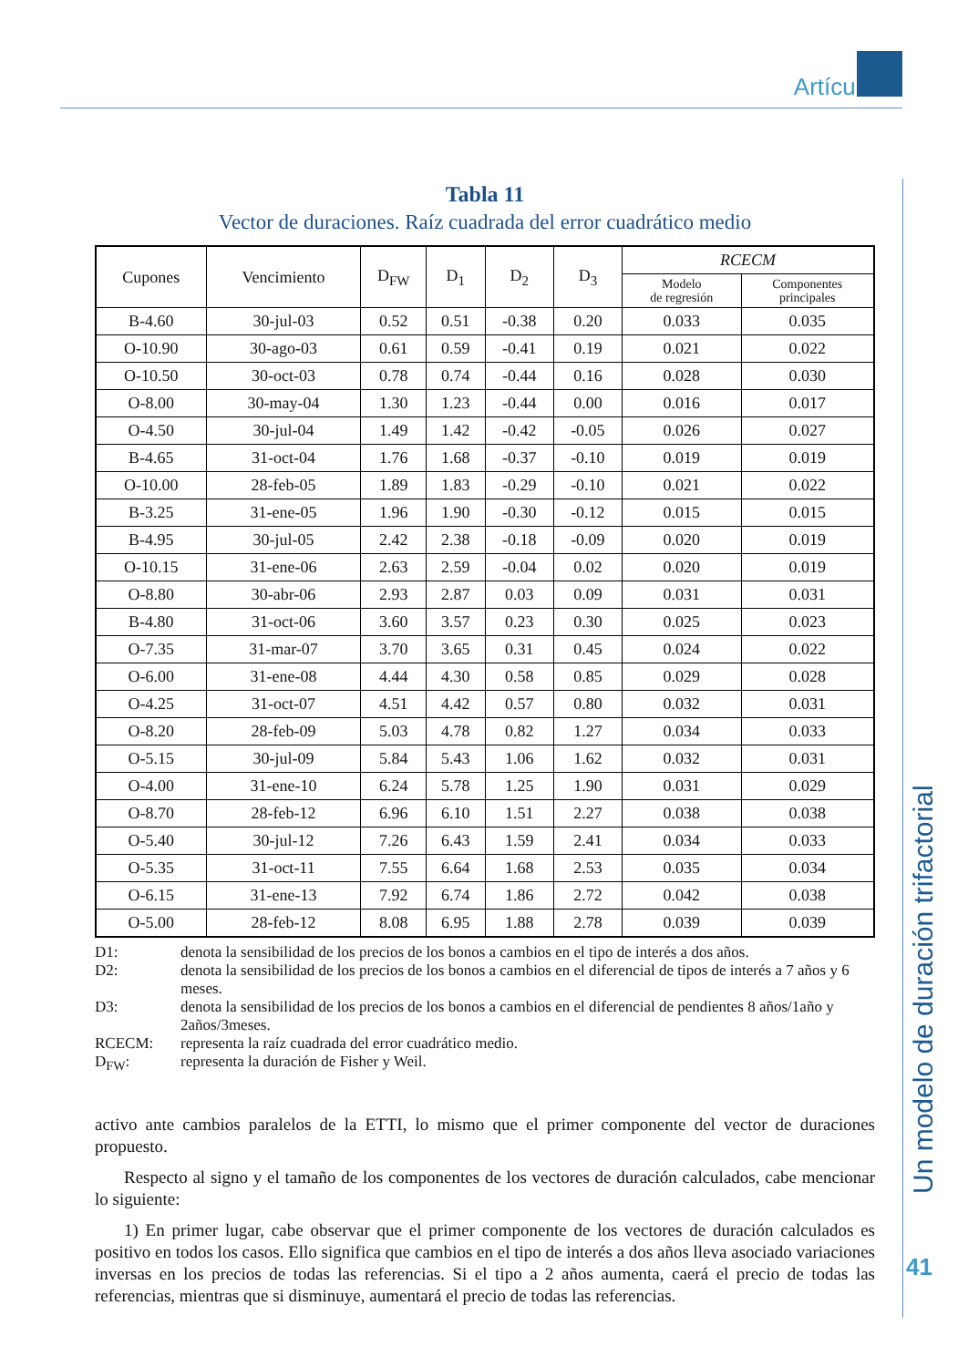Artículos
Un modelo de duración trifactorial
41
Tabla 11
Vector de duraciones. Raíz cuadrada del error cuadrático medio
| Cupones | Vencimiento | D<sub>FW</sub> | D<sub>1</sub> | D<sub>2</sub> | D<sub>3</sub> | RCECM | |
| --- | --- | --- | --- | --- | --- | --- | --- |
| | | | | | | Modelo de regresión | Componentes principales |
| B-4.60 | 30-jul-03 | 0.52 | 0.51 | -0.38 | 0.20 | 0.033 | 0.035 |
| O-10.90 | 30-ago-03 | 0.61 | 0.59 | -0.41 | 0.19 | 0.021 | 0.022 |
| O-10.50 | 30-oct-03 | 0.78 | 0.74 | -0.44 | 0.16 | 0.028 | 0.030 |
| O-8.00 | 30-may-04 | 1.30 | 1.23 | -0.44 | 0.00 | 0.016 | 0.017 |
| O-4.50 | 30-jul-04 | 1.49 | 1.42 | -0.42 | -0.05 | 0.026 | 0.027 |
| B-4.65 | 31-oct-04 | 1.76 | 1.68 | -0.37 | -0.10 | 0.019 | 0.019 |
| O-10.00 | 28-feb-05 | 1.89 | 1.83 | -0.29 | -0.10 | 0.021 | 0.022 |
| B-3.25 | 31-ene-05 | 1.96 | 1.90 | -0.30 | -0.12 | 0.015 | 0.015 |
| B-4.95 | 30-jul-05 | 2.42 | 2.38 | -0.18 | -0.09 | 0.020 | 0.019 |
| O-10.15 | 31-ene-06 | 2.63 | 2.59 | -0.04 | 0.02 | 0.020 | 0.019 |
| O-8.80 | 30-abr-06 | 2.93 | 2.87 | 0.03 | 0.09 | 0.031 | 0.031 |
| B-4.80 | 31-oct-06 | 3.60 | 3.57 | 0.23 | 0.30 | 0.025 | 0.023 |
| O-7.35 | 31-mar-07 | 3.70 | 3.65 | 0.31 | 0.45 | 0.024 | 0.022 |
| O-6.00 | 31-ene-08 | 4.44 | 4.30 | 0.58 | 0.85 | 0.029 | 0.028 |
| O-4.25 | 31-oct-07 | 4.51 | 4.42 | 0.57 | 0.80 | 0.032 | 0.031 |
| O-8.20 | 28-feb-09 | 5.03 | 4.78 | 0.82 | 1.27 | 0.034 | 0.033 |
| O-5.15 | 30-jul-09 | 5.84 | 5.43 | 1.06 | 1.62 | 0.032 | 0.031 |
| O-4.00 | 31-ene-10 | 6.24 | 5.78 | 1.25 | 1.90 | 0.031 | 0.029 |
| O-8.70 | 28-feb-12 | 6.96 | 6.10 | 1.51 | 2.27 | 0.038 | 0.038 |
| O-5.40 | 30-jul-12 | 7.26 | 6.43 | 1.59 | 2.41 | 0.034 | 0.033 |
| O-5.35 | 31-oct-11 | 7.55 | 6.64 | 1.68 | 2.53 | 0.035 | 0.034 |
| O-6.15 | 31-ene-13 | 7.92 | 6.74 | 1.86 | 2.72 | 0.042 | 0.038 |
| O-5.00 | 28-feb-12 | 8.08 | 6.95 | 1.88 | 2.78 | 0.039 | 0.039 |
D1: denota la sensibilidad de los precios de los bonos a cambios en el tipo de interés a dos años.
D2: denota la sensibilidad de los precios de los bonos a cambios en el diferencial de tipos de interés a 7 años y 6 meses.
D3: denota la sensibilidad de los precios de los bonos a cambios en el diferencial de pendientes 8 años/1año y 2años/3meses.
RCECM: representa la raíz cuadrada del error cuadrático medio.
D<sub>FW</sub>: representa la duración de Fisher y Weil.
activo ante cambios paralelos de la ETTI, lo mismo que el primer componente del vector de duraciones propuesto.
Respecto al signo y el tamaño de los componentes de los vectores de duración calculados, cabe mencionar lo siguiente:
1) En primer lugar, cabe observar que el primer componente de los vectores de duración calculados es positivo en todos los casos. Ello significa que cambios en el tipo de interés a dos años lleva asociado variaciones inversas en los precios de todas las referencias. Si el tipo a 2 años aumenta, caerá el precio de todas las referencias, mientras que si disminuye, aumentará el precio de todas las referencias.